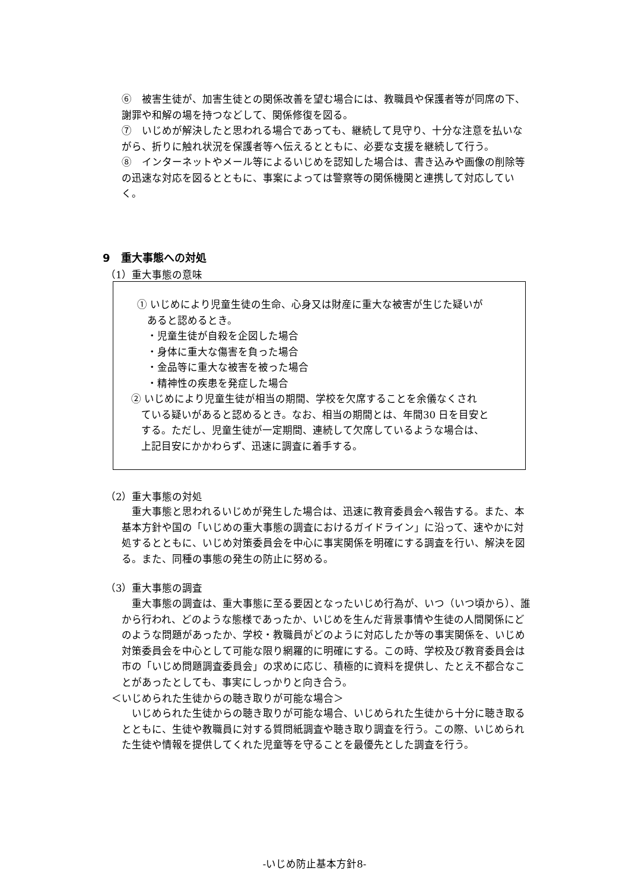⑥　被害生徒が、加害生徒との関係改善を望む場合には、教職員や保護者等が同席の下、謝罪や和解の場を持つなどして、関係修復を図る。
⑦　いじめが解決したと思われる場合であっても、継続して見守り、十分な注意を払いながら、折りに触れ状況を保護者等へ伝えるとともに、必要な支援を継続して行う。
⑧　インターネットやメール等によるいじめを認知した場合は、書き込みや画像の削除等の迅速な対応を図るとともに、事案によっては警察等の関係機関と連携して対応していく。
9　重大事態への対処
（1）重大事態の意味
① いじめにより児童生徒の生命、心身又は財産に重大な被害が生じた疑いが
　あると認めるとき。
　・児童生徒が自殺を企図した場合
　・身体に重大な傷害を負った場合
　・金品等に重大な被害を被った場合
　・精神性の疾患を発症した場合
② いじめにより児童生徒が相当の期間、学校を欠席することを余儀なくされ
　ている疑いがあると認めるとき。なお、相当の期間とは、年間30 日を目安と
　する。ただし、児童生徒が一定期間、連続して欠席しているような場合は、
　上記目安にかかわらず、迅速に調査に着手する。
（2）重大事態の対処
　重大事態と思われるいじめが発生した場合は、迅速に教育委員会へ報告する。また、本基本方針や国の「いじめの重大事態の調査におけるガイドライン」に沿って、速やかに対処するとともに、いじめ対策委員会を中心に事実関係を明確にする調査を行い、解決を図る。また、同種の事態の発生の防止に努める。
（3）重大事態の調査
　重大事態の調査は、重大事態に至る要因となったいじめ行為が、いつ（いつ頃から）、誰から行われ、どのような態様であったか、いじめを生んだ背景事情や生徒の人間関係にどのような問題があったか、学校・教職員がどのように対応したか等の事実関係を、いじめ対策委員会を中心として可能な限り網羅的に明確にする。この時、学校及び教育委員会は市の「いじめ問題調査委員会」の求めに応じ、積極的に資料を提供し、たとえ不都合なことがあったとしても、事実にしっかりと向き合う。
＜いじめられた生徒からの聴き取りが可能な場合＞
　いじめられた生徒からの聴き取りが可能な場合、いじめられた生徒から十分に聴き取るとともに、生徒や教職員に対する質問紙調査や聴き取り調査を行う。この際、いじめられた生徒や情報を提供してくれた児童等を守ることを最優先とした調査を行う。
-いじめ防止基本方針8-